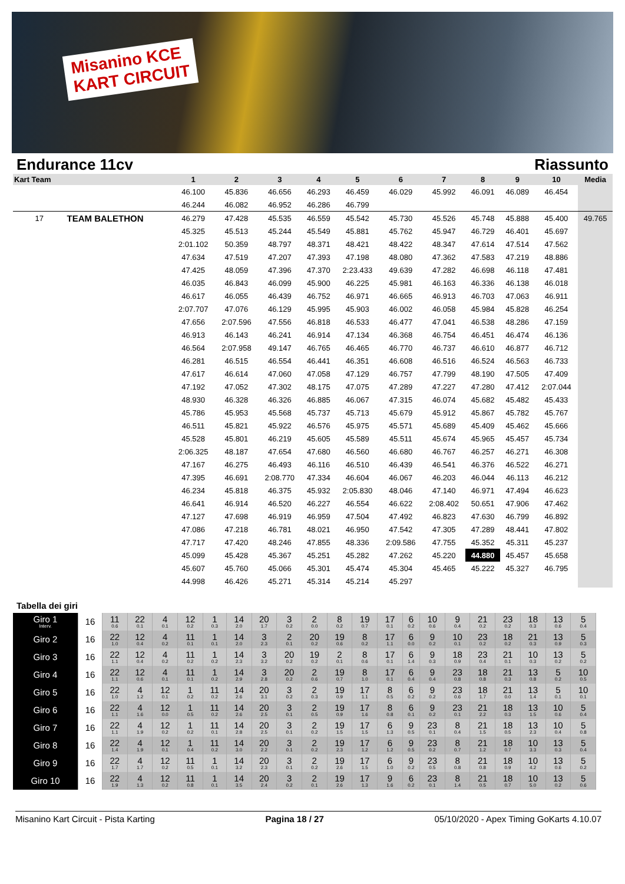Misanino KCE
KART CIRCUIT
Endurance 11cv Riassunto
| Kart Team | | 1 | 2 | 3 | 4 | 5 | 6 | 7 | 8 | 9 | 10 | Media |
| --- | --- | --- | --- | --- | --- | --- | --- | --- | --- | --- | --- | --- |
| | | 46.100 | 45.836 | 46.656 | 46.293 | 46.459 | 46.029 | 45.992 | 46.091 | 46.089 | 46.454 | |
| | | 46.244 | 46.082 | 46.952 | 46.286 | 46.799 | | | | | | |
| 17 | TEAM BALETHON | 46.279 | 47.428 | 45.535 | 46.559 | 45.542 | 45.730 | 45.526 | 45.748 | 45.888 | 45.400 | 49.765 |
| | | 45.325 | 45.513 | 45.244 | 45.549 | 45.881 | 45.762 | 45.947 | 46.729 | 46.401 | 45.697 | |
| | | 2:01.102 | 50.359 | 48.797 | 48.371 | 48.421 | 48.422 | 48.347 | 47.614 | 47.514 | 47.562 | |
| | | 47.634 | 47.519 | 47.207 | 47.393 | 47.198 | 48.080 | 47.362 | 47.583 | 47.219 | 48.886 | |
| | | 47.425 | 48.059 | 47.396 | 47.370 | 2:23.433 | 49.639 | 47.282 | 46.698 | 46.118 | 47.481 | |
| | | 46.035 | 46.843 | 46.099 | 45.900 | 46.225 | 45.981 | 46.163 | 46.336 | 46.138 | 46.018 | |
| | | 46.617 | 46.055 | 46.439 | 46.752 | 46.971 | 46.665 | 46.913 | 46.703 | 47.063 | 46.911 | |
| | | 2:07.707 | 47.076 | 46.129 | 45.995 | 45.903 | 46.002 | 46.058 | 45.984 | 45.828 | 46.254 | |
| | | 47.656 | 2:07.596 | 47.556 | 46.818 | 46.533 | 46.477 | 47.041 | 46.538 | 48.286 | 47.159 | |
| | | 46.913 | 46.143 | 46.241 | 46.914 | 47.134 | 46.368 | 46.754 | 46.451 | 46.474 | 46.136 | |
| | | 46.564 | 2:07.958 | 49.147 | 46.765 | 46.465 | 46.770 | 46.737 | 46.610 | 46.877 | 46.712 | |
| | | 46.281 | 46.515 | 46.554 | 46.441 | 46.351 | 46.608 | 46.516 | 46.524 | 46.563 | 46.733 | |
| | | 47.617 | 46.614 | 47.060 | 47.058 | 47.129 | 46.757 | 47.799 | 48.190 | 47.505 | 47.409 | |
| | | 47.192 | 47.052 | 47.302 | 48.175 | 47.075 | 47.289 | 47.227 | 47.280 | 47.412 | 2:07.044 | |
| | | 48.930 | 46.328 | 46.326 | 46.885 | 46.067 | 47.315 | 46.074 | 45.682 | 45.482 | 45.433 | |
| | | 45.786 | 45.953 | 45.568 | 45.737 | 45.713 | 45.679 | 45.912 | 45.867 | 45.782 | 45.767 | |
| | | 46.511 | 45.821 | 45.922 | 46.576 | 45.975 | 45.571 | 45.689 | 45.409 | 45.462 | 45.666 | |
| | | 45.528 | 45.801 | 46.219 | 45.605 | 45.589 | 45.511 | 45.674 | 45.965 | 45.457 | 45.734 | |
| | | 2:06.325 | 48.187 | 47.654 | 47.680 | 46.560 | 46.680 | 46.767 | 46.257 | 46.271 | 46.308 | |
| | | 47.167 | 46.275 | 46.493 | 46.116 | 46.510 | 46.439 | 46.541 | 46.376 | 46.522 | 46.271 | |
| | | 47.395 | 46.691 | 2:08.770 | 47.334 | 46.604 | 46.067 | 46.203 | 46.044 | 46.113 | 46.212 | |
| | | 46.234 | 45.818 | 46.375 | 45.932 | 2:05.830 | 48.046 | 47.140 | 46.971 | 47.494 | 46.623 | |
| | | 46.641 | 46.914 | 46.520 | 46.227 | 46.554 | 46.622 | 2:08.402 | 50.651 | 47.906 | 47.462 | |
| | | 47.127 | 47.698 | 46.919 | 46.959 | 47.504 | 47.492 | 46.823 | 47.630 | 46.799 | 46.892 | |
| | | 47.086 | 47.218 | 46.781 | 48.021 | 46.950 | 47.542 | 47.305 | 47.289 | 48.441 | 47.802 | |
| | | 47.717 | 47.420 | 48.246 | 47.855 | 48.336 | 2:09.586 | 47.755 | 45.352 | 45.311 | 45.237 | |
| | | 45.099 | 45.428 | 45.367 | 45.251 | 45.282 | 47.262 | 45.220 | 44.880 | 45.457 | 45.658 | |
| | | 45.607 | 45.760 | 45.066 | 45.301 | 45.474 | 45.304 | 45.465 | 45.222 | 45.327 | 46.795 | |
| | | 44.998 | 46.426 | 45.271 | 45.314 | 45.214 | 45.297 | | | | | |
Tabella dei giri
| Giro 1 Interv. | 16 | 11 0.6 | 22 0.1 | 4 0.1 | 12 0.2 | 1 0.3 | 14 2.0 | 20 1.7 | 3 0.2 | 2 0.0 | 8 0.2 | 19 0.7 | 17 0.1 | 6 0.2 | 10 0.6 | 9 0.4 | 21 0.2 | 23 0.2 | 18 0.3 | 13 0.6 | 5 0.4 |
| Giro 2 | 16 | 22 1.0 | 12 0.4 | 4 0.2 | 11 0.1 | 1 0.1 | 14 2.0 | 3 2.3 | 2 0.1 | 20 0.2 | 19 0.6 | 8 0.2 | 17 1.1 | 6 0.0 | 9 0.2 | 10 0.1 | 23 0.2 | 18 0.2 | 21 0.3 | 13 0.9 | 5 0.3 |
| Giro 3 | 16 | 22 1.1 | 12 0.4 | 4 0.2 | 11 0.2 | 1 0.2 | 14 2.3 | 3 3.2 | 20 0.2 | 19 0.2 | 2 0.1 | 8 0.6 | 17 0.1 | 6 1.4 | 9 0.3 | 18 0.9 | 23 0.4 | 21 0.1 | 10 0.3 | 13 0.2 | 5 0.2 |
| Giro 4 | 16 | 22 1.1 | 12 0.6 | 4 0.1 | 11 0.1 | 1 0.2 | 14 2.9 | 3 2.8 | 20 0.2 | 2 0.6 | 19 0.7 | 8 1.0 | 17 0.1 | 6 0.4 | 9 0.4 | 23 0.8 | 18 0.8 | 21 0.3 | 13 0.8 | 5 0.2 | 10 0.5 |
| Giro 5 | 16 | 22 1.0 | 4 1.2 | 12 0.1 | 1 0.2 | 11 0.2 | 14 2.6 | 20 3.1 | 3 0.2 | 2 0.3 | 19 0.9 | 17 1.1 | 8 0.5 | 6 0.2 | 9 0.2 | 23 0.6 | 18 1.7 | 21 0.0 | 13 1.4 | 5 0.1 | 10 0.1 |
| Giro 6 | 16 | 22 1.1 | 4 1.6 | 12 0.0 | 1 0.5 | 11 0.2 | 14 2.6 | 20 2.5 | 3 0.1 | 2 0.5 | 19 0.9 | 17 1.6 | 8 0.8 | 6 0.1 | 9 0.2 | 23 0.1 | 21 2.2 | 18 0.3 | 13 1.5 | 10 0.6 | 5 0.4 |
| Giro 7 | 16 | 22 1.1 | 4 1.9 | 12 0.2 | 1 0.2 | 11 0.1 | 14 2.8 | 20 2.5 | 3 0.1 | 2 0.2 | 19 1.5 | 17 1.5 | 6 1.3 | 9 0.5 | 23 0.1 | 8 0.4 | 21 1.5 | 18 0.5 | 13 2.3 | 10 0.4 | 5 0.8 |
| Giro 8 | 16 | 22 1.4 | 4 1.9 | 12 0.1 | 1 0.4 | 11 0.2 | 14 3.0 | 20 2.2 | 3 0.1 | 2 0.2 | 19 2.3 | 17 1.2 | 6 1.2 | 9 0.5 | 23 0.2 | 8 0.7 | 21 1.2 | 18 0.7 | 10 3.3 | 13 0.3 | 5 0.4 |
| Giro 9 | 16 | 22 1.7 | 4 1.7 | 12 0.2 | 11 0.5 | 1 0.1 | 14 3.2 | 20 2.3 | 3 0.1 | 2 0.2 | 19 2.6 | 17 1.5 | 6 1.0 | 9 0.2 | 23 0.5 | 8 0.8 | 21 0.8 | 18 0.9 | 10 4.2 | 13 0.6 | 5 0.2 |
| Giro 10 | 16 | 22 1.9 | 4 1.3 | 12 0.2 | 11 0.8 | 1 0.1 | 14 3.5 | 20 2.4 | 3 0.2 | 2 0.1 | 19 2.6 | 17 1.3 | 9 1.6 | 6 0.2 | 23 0.1 | 8 1.4 | 21 0.5 | 18 0.7 | 10 5.0 | 13 0.2 | 5 0.6 |
Misanino Kart Circuit - Pista Karting Pagina 18 / 27 05/10/2020 - Apex Timing GoKarts 4.10.07